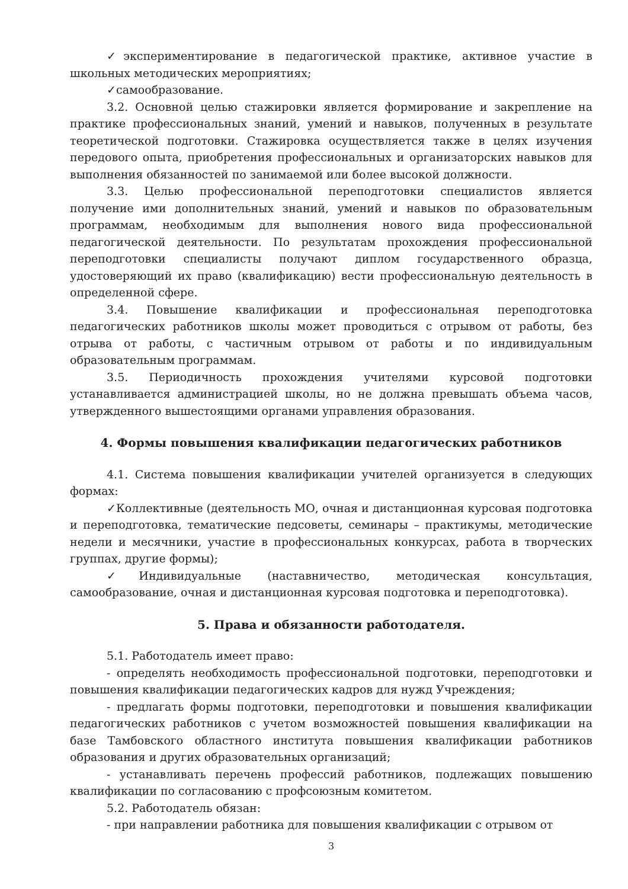✓экспериментирование в педагогической практике, активное участие в школьных методических мероприятиях;
✓самообразование.
3.2. Основной целью стажировки является формирование и закрепление на практике профессиональных знаний, умений и навыков, полученных в результате теоретической подготовки. Стажировка осуществляется также в целях изучения передового опыта, приобретения профессиональных и организаторских навыков для выполнения обязанностей по занимаемой или более высокой должности.
3.3. Целью профессиональной переподготовки специалистов является получение ими дополнительных знаний, умений и навыков по образовательным программам, необходимым для выполнения нового вида профессиональной педагогической деятельности. По результатам прохождения профессиональной переподготовки специалисты получают диплом государственного образца, удостоверяющий их право (квалификацию) вести профессиональную деятельность в определенной сфере.
3.4. Повышение квалификации и профессиональная переподготовка педагогических работников школы может проводиться с отрывом от работы, без отрыва от работы, с частичным отрывом от работы и по индивидуальным образовательным программам.
3.5. Периодичность прохождения учителями курсовой подготовки устанавливается администрацией школы, но не должна превышать объема часов, утвержденного вышестоящими органами управления образования.
4. Формы повышения квалификации педагогических работников
4.1. Система повышения квалификации учителей организуется в следующих формах:
✓Коллективные (деятельность МО, очная и дистанционная курсовая подготовка и переподготовка, тематические педсоветы, семинары – практикумы, методические недели и месячники, участие в профессиональных конкурсах, работа в творческих группах, другие формы);
✓Индивидуальные (наставничество, методическая консультация, самообразование, очная и дистанционная курсовая подготовка и переподготовка).
5. Права и обязанности работодателя.
5.1. Работодатель имеет право:
- определять необходимость профессиональной подготовки, переподготовки и повышения квалификации педагогических кадров для нужд Учреждения;
- предлагать формы подготовки, переподготовки и повышения квалификации педагогических работников с учетом возможностей повышения квалификации на базе Тамбовского областного института повышения квалификации работников образования и других образовательных организаций;
- устанавливать перечень профессий работников, подлежащих повышению квалификации по согласованию с профсоюзным комитетом.
5.2. Работодатель обязан:
- при направлении работника для повышения квалификации с отрывом от
3